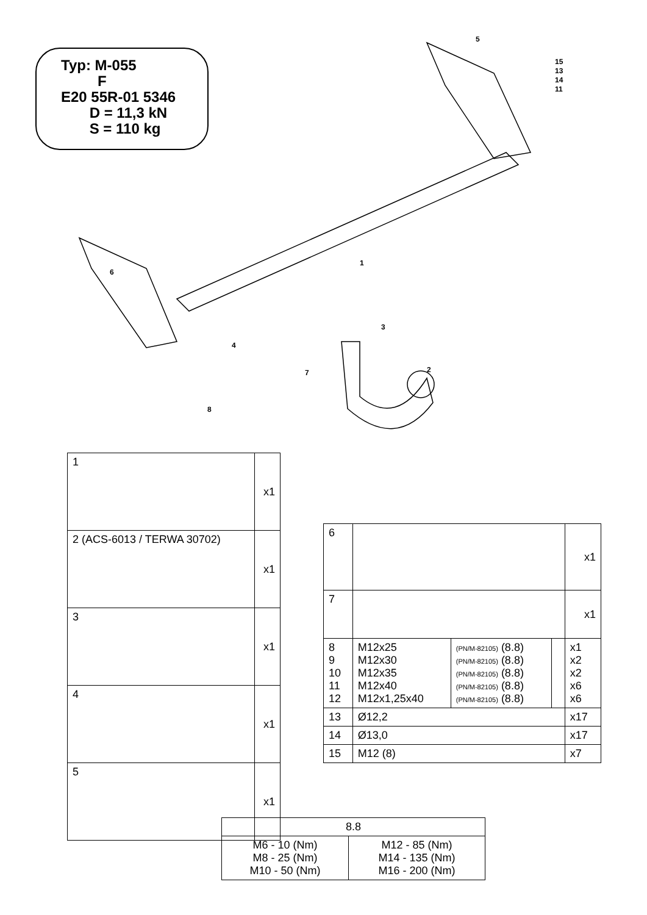Typ: M-055
F
E20 55R-01 5346
D = 11,3 kN
S = 110 kg
5
15
13
14
11
1
6
2
3
4
7
8
| 1 | x1 |
| 2 (ACS-6013 / TERWA 30702) | x1 |
| 3 | x1 |
| 4 | x1 |
| 5 | x1 |
| 6 | | | | x1 |
| 7 | | | | x1 |
| 8 9 10 11 12 | M12x25 M12x30 M12x35 M12x40 M12x1,25x40 | (PN/M-82105) (8.8) (PN/M-82105) (8.8) (PN/M-82105) (8.8) (PN/M-82105) (8.8) (PN/M-82105) (8.8) | | x1 x2 x2 x6 x6 |
| 13 | Ø12,2 | | | x17 |
| 14 | Ø13,0 | | | x17 |
| 15 | M12 (8) | | | x7 |
| 8.8 | |
| M6 - 10 (Nm) M8 - 25 (Nm) M10 - 50 (Nm) | M12 - 85 (Nm) M14 - 135 (Nm) M16 - 200 (Nm) |